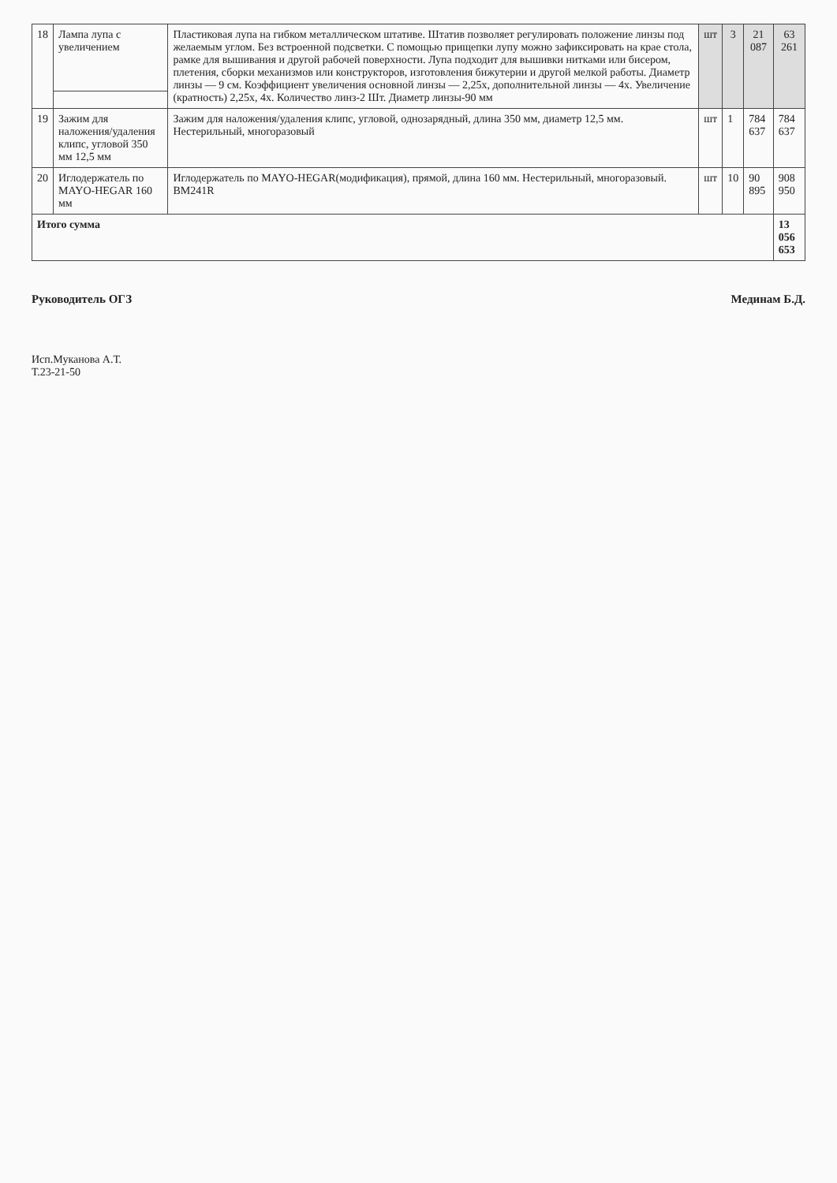| 18 | Лампа лупа с увеличением | Пластиковая лупа на гибком металлическом штативе. Штатив позволяет регулировать положение линзы под желаемым углом. Без встроенной подсветки. С помощью прищепки лупу можно зафиксировать на крае стола, рамке для вышивания и другой рабочей поверхности. Лупа подходит для вышивки нитками или бисером, плетения, сборки механизмов или конструкторов, изготовления бижутерии и другой мелкой работы. Диаметр линзы — 9 см. Коэффициент увеличения основной линзы — 2,25х, дополнительной линзы — 4х. Увеличение (кратность) 2,25х, 4х. Количество линз-2 Шт. Диаметр линзы-90 мм | шт | 3 | 21 087 | 63 261 |
| 19 | Зажим для наложения/удаления клипс, угловой 350 мм 12,5 мм | Зажим для наложения/удаления клипс, угловой, однозарядный, длина 350 мм, диаметр 12,5 мм. Нестерильный, многоразовый | шт | 1 | 784 637 | 784 637 |
| 20 | Иглодержатель по MAYO-HEGAR 160 мм | Иглодержатель по MAYO-HEGAR(модификация), прямой, длина 160 мм. Нестерильный, многоразовый. BM241R | шт | 10 | 90 895 | 908 950 |
| Итого сумма | | | | | | 13 056 653 |
Руководитель ОГЗ Мединам Б.Д.
Исп.Муканова А.Т.
Т.23-21-50